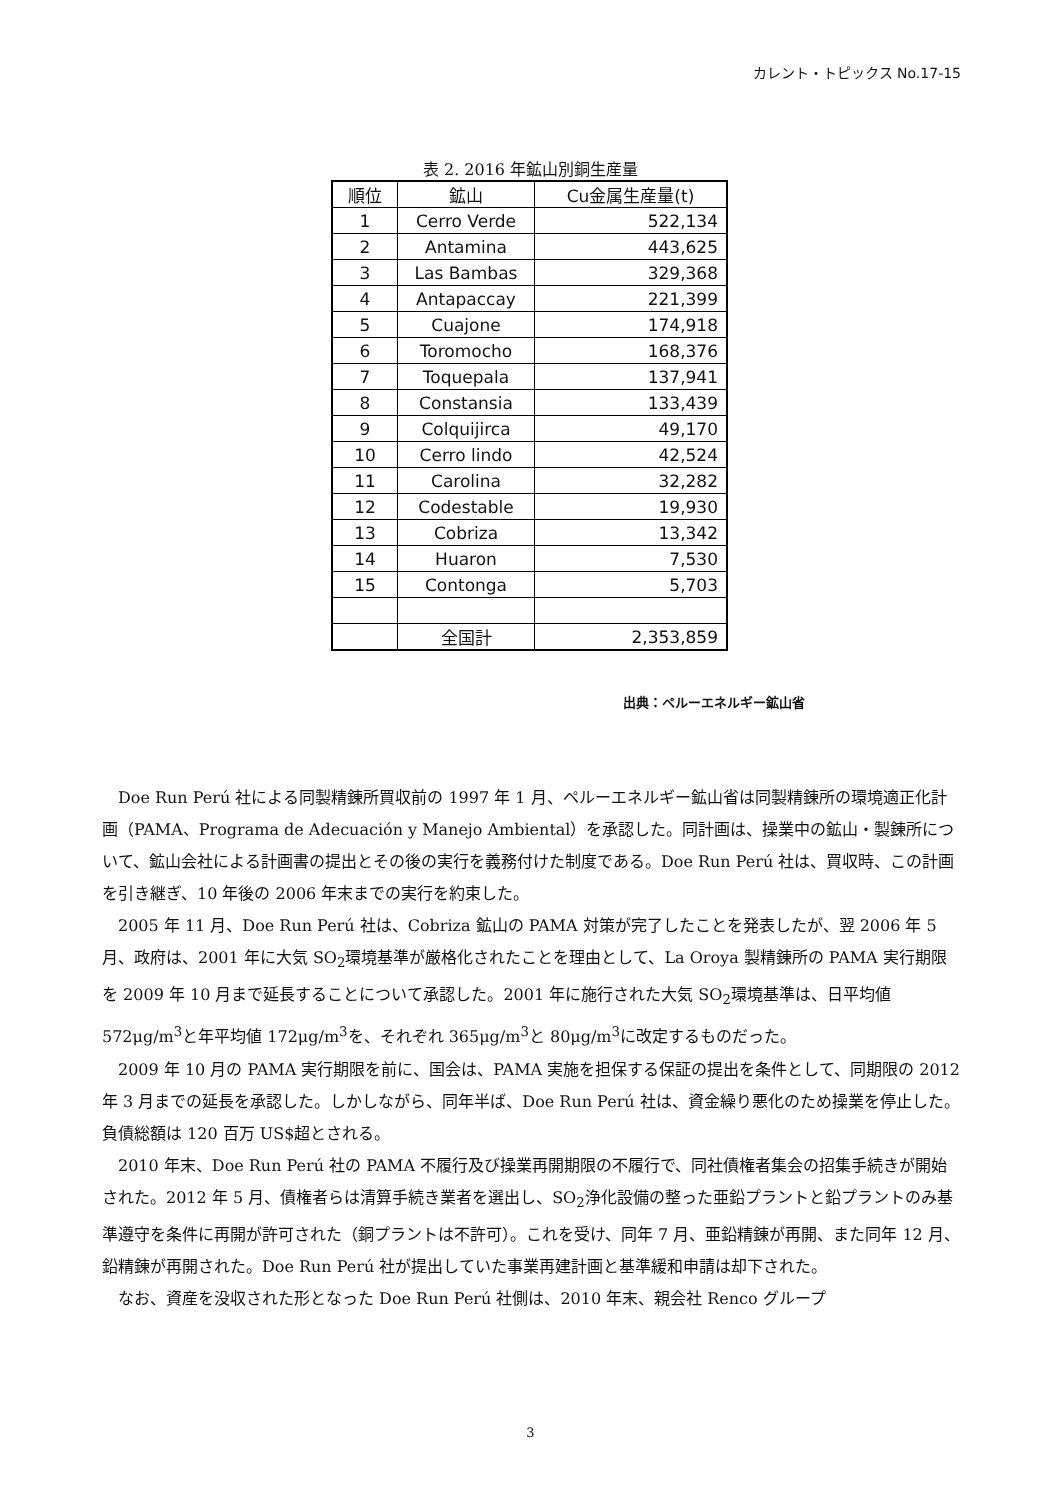カレント・トピックス No.17-15
表 2. 2016 年鉱山別銅生産量
| 順位 | 鉱山 | Cu金属生産量(t) |
| --- | --- | --- |
| 1 | Cerro Verde | 522,134 |
| 2 | Antamina | 443,625 |
| 3 | Las Bambas | 329,368 |
| 4 | Antapaccay | 221,399 |
| 5 | Cuajone | 174,918 |
| 6 | Toromocho | 168,376 |
| 7 | Toquepala | 137,941 |
| 8 | Constansia | 133,439 |
| 9 | Colquijirca | 49,170 |
| 10 | Cerro lindo | 42,524 |
| 11 | Carolina | 32,282 |
| 12 | Codestable | 19,930 |
| 13 | Cobriza | 13,342 |
| 14 | Huaron | 7,530 |
| 15 | Contonga | 5,703 |
| | 全国計 | 2,353,859 |
出典：ペルーエネルギー鉱山省
Doe Run Perú 社による同製精錬所買収前の 1997 年 1 月、ペルーエネルギー鉱山省は同製精錬所の環境適正化計画（PAMA、Programa de Adecuación y Manejo Ambiental）を承認した。同計画は、操業中の鉱山・製錬所について、鉱山会社による計画書の提出とその後の実行を義務付けた制度である。Doe Run Perú 社は、買収時、この計画を引き継ぎ、10 年後の 2006 年末までの実行を約束した。
2005 年 11 月、Doe Run Perú 社は、Cobriza 鉱山の PAMA 対策が完了したことを発表したが、翌 2006 年 5 月、政府は、2001 年に大気 SO<sub>2</sub>環境基準が厳格化されたことを理由として、La Oroya 製精錬所の PAMA 実行期限を 2009 年 10 月まで延長することについて承認した。2001 年に施行された大気 SO<sub>2</sub>環境基準は、日平均値 572μg/m<sup>3</sup>と年平均値 172μg/m<sup>3</sup>を、それぞれ 365μg/m<sup>3</sup>と 80μg/m<sup>3</sup>に改定するものだった。
2009 年 10 月の PAMA 実行期限を前に、国会は、PAMA 実施を担保する保証の提出を条件として、同期限の 2012 年 3 月までの延長を承認した。しかしながら、同年半ば、Doe Run Perú 社は、資金繰り悪化のため操業を停止した。負債総額は 120 百万 US$超とされる。
2010 年末、Doe Run Perú 社の PAMA 不履行及び操業再開期限の不履行で、同社債権者集会の招集手続きが開始された。2012 年 5 月、債権者らは清算手続き業者を選出し、SO<sub>2</sub>浄化設備の整った亜鉛プラントと鉛プラントのみ基準遵守を条件に再開が許可された（銅プラントは不許可）。これを受け、同年 7 月、亜鉛精錬が再開、また同年 12 月、鉛精錬が再開された。Doe Run Perú 社が提出していた事業再建計画と基準緩和申請は却下された。
なお、資産を没収された形となった Doe Run Perú 社側は、2010 年末、親会社 Renco グループ
3